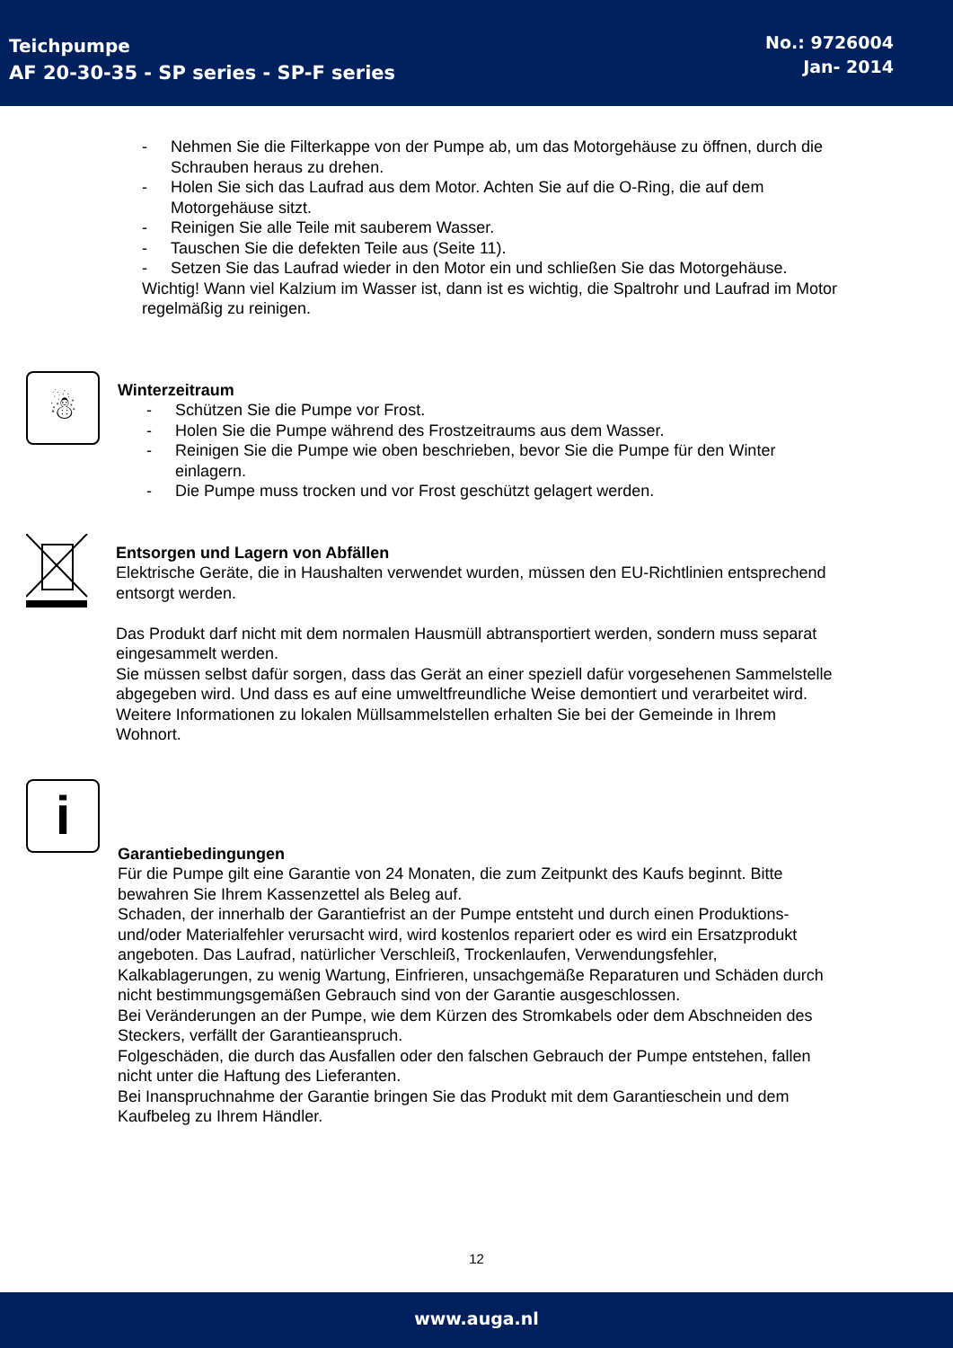Teichpumpe
AF 20-30-35 - SP series - SP-F series
No.: 9726004
Jan- 2014
- Nehmen Sie die Filterkappe von der Pumpe ab, um das Motorgehäuse zu öffnen, durch die Schrauben heraus zu drehen.
- Holen Sie sich das Laufrad aus dem Motor. Achten Sie auf die O-Ring, die auf dem Motorgehäuse sitzt.
- Reinigen Sie alle Teile mit sauberem Wasser.
- Tauschen Sie die defekten Teile aus (Seite 11).
- Setzen Sie das Laufrad wieder in den Motor ein und schließen Sie das Motorgehäuse.
Wichtig! Wann viel Kalzium im Wasser ist, dann ist es wichtig, die Spaltrohr und Laufrad im Motor regelmäßig zu reinigen.
☃
Winterzeitraum
- Schützen Sie die Pumpe vor Frost.
- Holen Sie die Pumpe während des Frostzeitraums aus dem Wasser.
- Reinigen Sie die Pumpe wie oben beschrieben, bevor Sie die Pumpe für den Winter einlagern.
- Die Pumpe muss trocken und vor Frost geschützt gelagert werden.
Entsorgen und Lagern von Abfällen
Elektrische Geräte, die in Haushalten verwendet wurden, müssen den EU-Richtlinien entsprechend entsorgt werden.
Das Produkt darf nicht mit dem normalen Hausmüll abtransportiert werden, sondern muss separat eingesammelt werden.
Sie müssen selbst dafür sorgen, dass das Gerät an einer speziell dafür vorgesehenen Sammelstelle abgegeben wird. Und dass es auf eine umweltfreundliche Weise demontiert und verarbeitet wird.
Weitere Informationen zu lokalen Müllsammelstellen erhalten Sie bei der Gemeinde in Ihrem Wohnort.
i
Garantiebedingungen
Für die Pumpe gilt eine Garantie von 24 Monaten, die zum Zeitpunkt des Kaufs beginnt. Bitte bewahren Sie Ihrem Kassenzettel als Beleg auf.
Schaden, der innerhalb der Garantiefrist an der Pumpe entsteht und durch einen Produktions- und/oder Materialfehler verursacht wird, wird kostenlos repariert oder es wird ein Ersatzprodukt angeboten. Das Laufrad, natürlicher Verschleiß, Trockenlaufen, Verwendungsfehler, Kalkablagerungen, zu wenig Wartung, Einfrieren, unsachgemäße Reparaturen und Schäden durch nicht bestimmungsgemäßen Gebrauch sind von der Garantie ausgeschlossen.
Bei Veränderungen an der Pumpe, wie dem Kürzen des Stromkabels oder dem Abschneiden des Steckers, verfällt der Garantieanspruch.
Folgeschäden, die durch das Ausfallen oder den falschen Gebrauch der Pumpe entstehen, fallen nicht unter die Haftung des Lieferanten.
Bei Inanspruchnahme der Garantie bringen Sie das Produkt mit dem Garantieschein und dem Kaufbeleg zu Ihrem Händler.
12
www.auga.nl